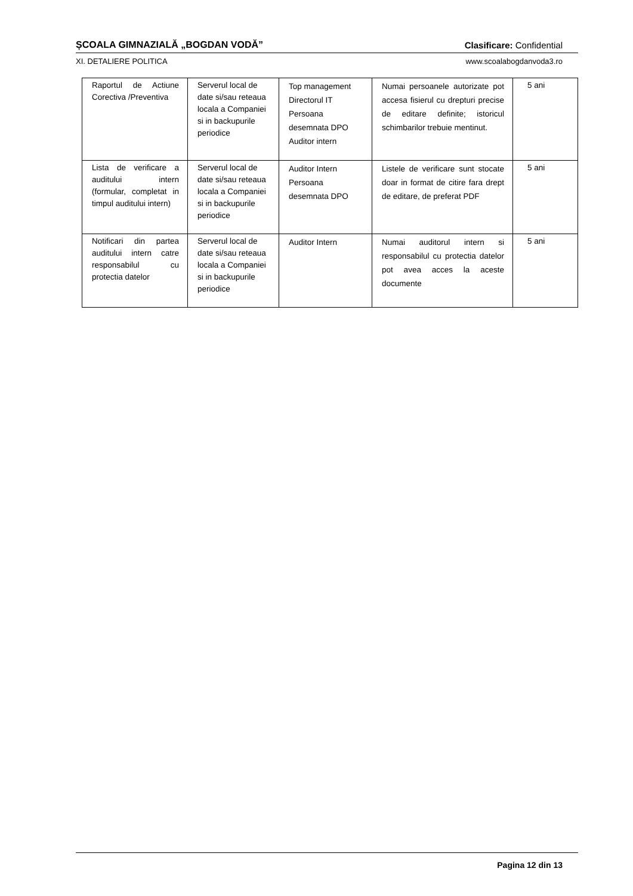ȘCOALA GIMNAZIALĂ „BOGDAN VODĂ” Clasificare: Confidential
XI. DETALIERE POLITICA www.scoalabogdanvoda3.ro
| Raportul de Actiune Corectiva /Preventiva | Serverul local de date si/sau reteaua locala a Companiei si in backupurile periodice | Top management Directorul IT Persoana desemnata DPO Auditor intern | Numai persoanele autorizate pot accesa fisierul cu drepturi precise de editare definite; istoricul schimbarilor trebuie mentinut. | 5 ani |
| Lista de verificare a auditului intern (formular, completat in timpul auditului intern) | Serverul local de date si/sau reteaua locala a Companiei si in backupurile periodice | Auditor Intern Persoana desemnata DPO | Listele de verificare sunt stocate doar in format de citire fara drept de editare, de preferat PDF | 5 ani |
| Notificari din partea auditului intern catre responsabilul cu protectia datelor | Serverul local de date si/sau reteaua locala a Companiei si in backupurile periodice | Auditor Intern | Numai auditorul intern si responsabilul cu protectia datelor pot avea acces la aceste documente | 5 ani |
Pagina 12 din 13